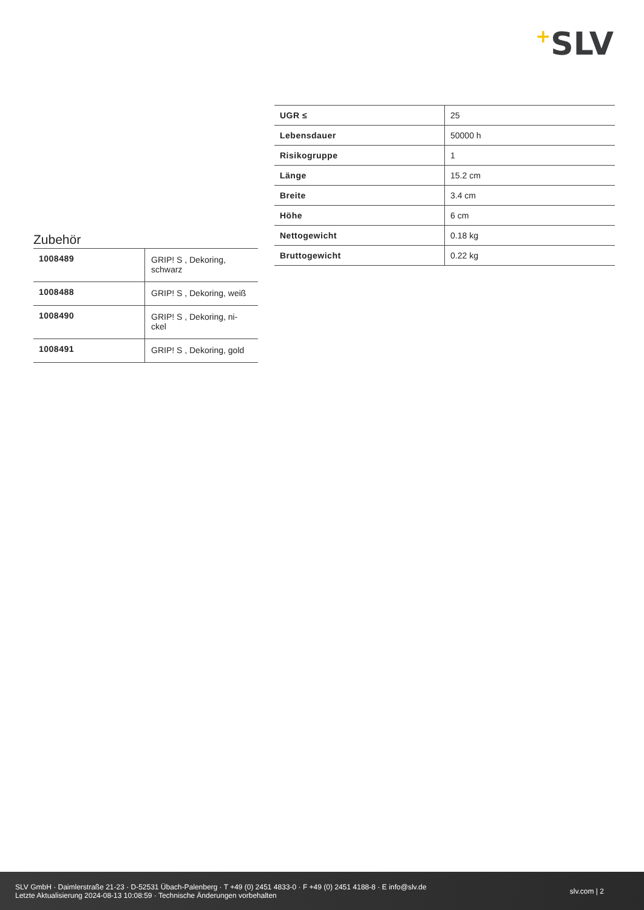+SLV
Zubehör
| 1008489 | GRIP! S , Dekoring, schwarz |
| 1008488 | GRIP! S , Dekoring, weiß |
| 1008490 | GRIP! S , Dekoring, ni-ckel |
| 1008491 | GRIP! S , Dekoring, gold |
| UGR ≤ | 25 |
| Lebensdauer | 50000 h |
| Risikogruppe | 1 |
| Länge | 15.2 cm |
| Breite | 3.4 cm |
| Höhe | 6 cm |
| Nettogewicht | 0.18 kg |
| Bruttogewicht | 0.22 kg |
SLV GmbH · Daimlerstraße 21-23 · D-52531 Übach-Palenberg · T +49 (0) 2451 4833-0 · F +49 (0) 2451 4188-8 · E info@slv.de
Letzte Aktualisierung 2024-08-13 10:08:59 · Technische Änderungen vorbehalten
slv.com | 2